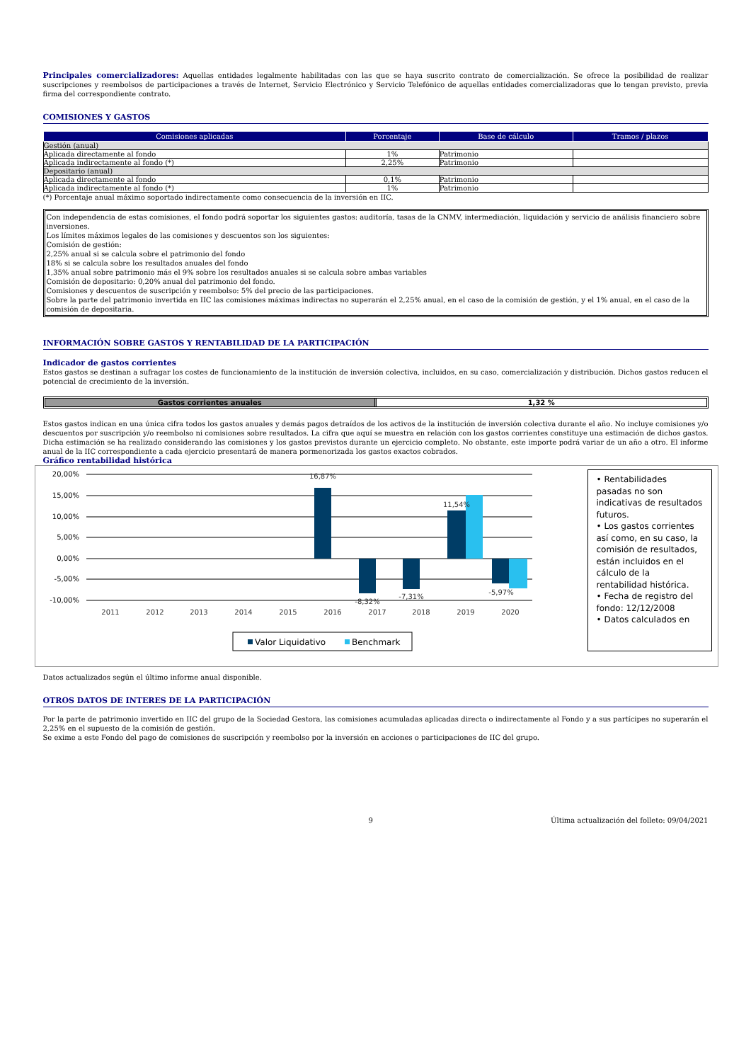Principales comercializadores: Aquellas entidades legalmente habilitadas con las que se haya suscrito contrato de comercialización. Se ofrece la posibilidad de realizar suscripciones y reembolsos de participaciones a través de Internet, Servicio Electrónico y Servicio Telefónico de aquellas entidades comercializadoras que lo tengan previsto, previa firma del correspondiente contrato.
COMISIONES Y GASTOS
| Comisiones aplicadas | Porcentaje | Base de cálculo | Tramos / plazos |
| --- | --- | --- | --- |
| Gestión (anual) | | | |
| Aplicada directamente al fondo | 1% | Patrimonio | |
| Aplicada indirectamente al fondo (*) | 2,25% | Patrimonio | |
| Depositario (anual) | | | |
| Aplicada directamente al fondo | 0,1% | Patrimonio | |
| Aplicada indirectamente al fondo (*) | 1% | Patrimonio | |
(*) Porcentaje anual máximo soportado indirectamente como consecuencia de la inversión en IIC.
Con independencia de estas comisiones, el fondo podrá soportar los siguientes gastos: auditoría, tasas de la CNMV, intermediación, liquidación y servicio de análisis financiero sobre inversiones.
Los límites máximos legales de las comisiones y descuentos son los siguientes:
Comisión de gestión:
2,25% anual si se calcula sobre el patrimonio del fondo
18% si se calcula sobre los resultados anuales del fondo
1,35% anual sobre patrimonio más el 9% sobre los resultados anuales si se calcula sobre ambas variables
Comisión de depositario: 0,20% anual del patrimonio del fondo.
Comisiones y descuentos de suscripción y reembolso: 5% del precio de las participaciones.
Sobre la parte del patrimonio invertida en IIC las comisiones máximas indirectas no superarán el 2,25% anual, en el caso de la comisión de gestión, y el 1% anual, en el caso de la comisión de depositaria.
INFORMACIÓN SOBRE GASTOS Y RENTABILIDAD DE LA PARTICIPACIÓN
Indicador de gastos corrientes
Estos gastos se destinan a sufragar los costes de funcionamiento de la institución de inversión colectiva, incluidos, en su caso, comercialización y distribución. Dichos gastos reducen el potencial de crecimiento de la inversión.
Gastos corrientes anuales 1,32 %
Estos gastos indican en una única cifra todos los gastos anuales y demás pagos detraídos de los activos de la institución de inversión colectiva durante el año. No incluye comisiones y/o descuentos por suscripción y/o reembolso ni comisiones sobre resultados. La cifra que aquí se muestra en relación con los gastos corrientes constituye una estimación de dichos gastos. Dicha estimación se ha realizado considerando las comisiones y los gastos previstos durante un ejercicio completo. No obstante, este importe podrá variar de un año a otro. El informe anual de la IIC correspondiente a cada ejercicio presentará de manera pormenorizada los gastos exactos cobrados.
Gráfico rentabilidad histórica
20,00%
15,00%
10,00%
5,00%
0,00%
-5,00%
-10,00%
16,87%
11,54%
-8,32%
-7,31%
-5,97%
2011
2012
2013
2014
2015
2016
2017
2018
2019
2020
Valor Liquidativo
Benchmark
• Rentabilidades pasadas no son indicativas de resultados futuros.
• Los gastos corrientes así como, en su caso, la comisión de resultados, están incluidos en el cálculo de la rentabilidad histórica.
• Fecha de registro del fondo: 12/12/2008
• Datos calculados en
Datos actualizados según el último informe anual disponible.
OTROS DATOS DE INTERES DE LA PARTICIPACIÓN
Por la parte de patrimonio invertido en IIC del grupo de la Sociedad Gestora, las comisiones acumuladas aplicadas directa o indirectamente al Fondo y a sus partícipes no superarán el 2,25% en el supuesto de la comisión de gestión.
Se exime a este Fondo del pago de comisiones de suscripción y reembolso por la inversión en acciones o participaciones de IIC del grupo.
9 Última actualización del folleto: 09/04/2021